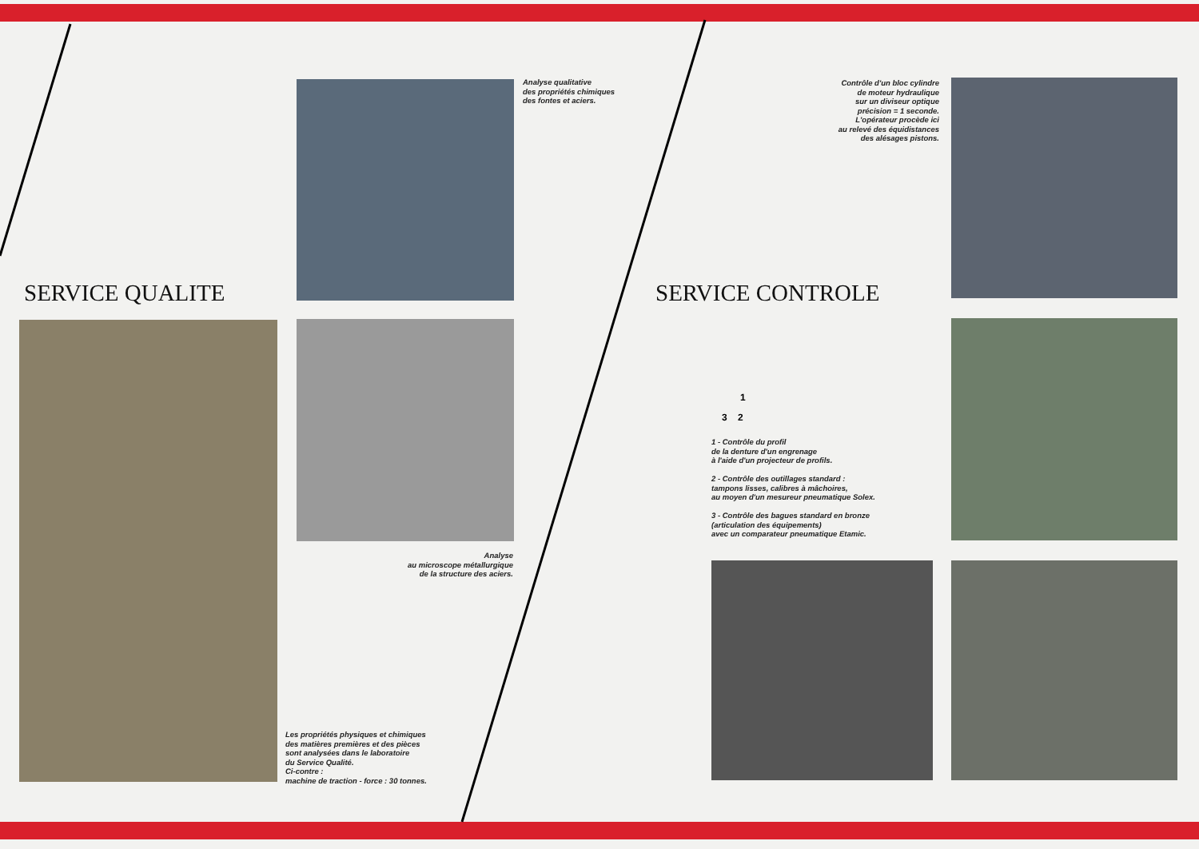Analyse qualitative
des propriétés chimiques
des fontes et aciers.
SERVICE QUALITE
Analyse
au microscope métallurgique
de la structure des aciers.
Les propriétés physiques et chimiques
des matières premières et des pièces
sont analysées dans le laboratoire
du Service Qualité.
Ci-contre :
machine de traction - force : 30 tonnes.
Contrôle d'un bloc cylindre
de moteur hydraulique
sur un diviseur optique
précision = 1 seconde.
L'opérateur procède ici
au relevé des équidistances
des alésages pistons.
SERVICE CONTROLE
1
3 2
1 - Contrôle du profil
de la denture d'un engrenage
à l'aide d'un projecteur de profils.
2 - Contrôle des outillages standard :
tampons lisses, calibres à mâchoires,
au moyen d'un mesureur pneumatique Solex.
3 - Contrôle des bagues standard en bronze
(articulation des équipements)
avec un comparateur pneumatique Etamic.